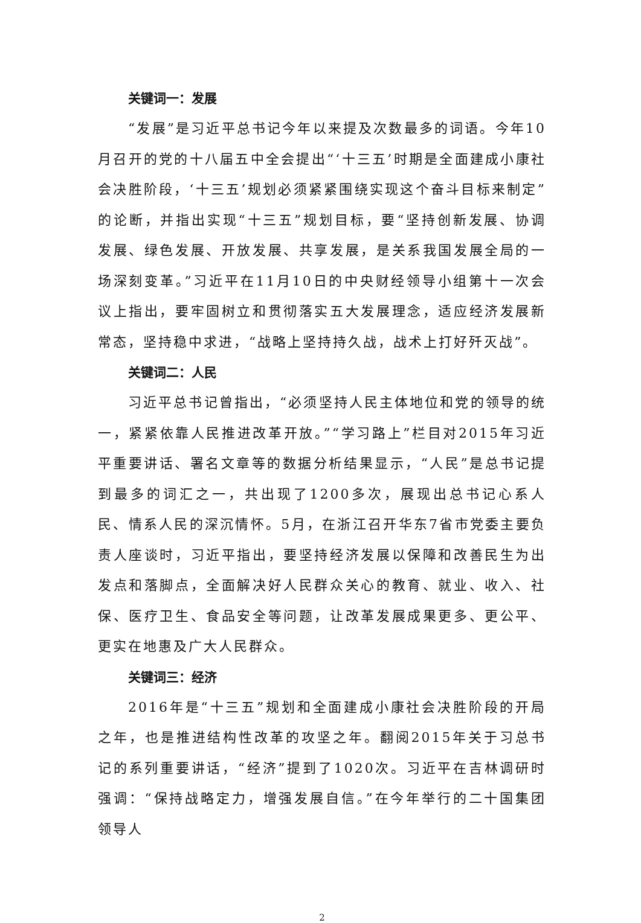关键词一：发展
“发展”是习近平总书记今年以来提及次数最多的词语。今年10月召开的党的十八届五中全会提出“‘十三五’时期是全面建成小康社会决胜阶段，‘十三五’规划必须紧紧围绕实现这个奋斗目标来制定”的论断，并指出实现“十三五”规划目标，要“坚持创新发展、协调发展、绿色发展、开放发展、共享发展，是关系我国发展全局的一场深刻变革。”习近平在11月10日的中央财经领导小组第十一次会议上指出，要牢固树立和贯彻落实五大发展理念，适应经济发展新常态，坚持稳中求进，“战略上坚持持久战，战术上打好歼灭战”。
关键词二：人民
习近平总书记曾指出，“必须坚持人民主体地位和党的领导的统一，紧紧依靠人民推进改革开放。”“学习路上”栏目对2015年习近平重要讲话、署名文章等的数据分析结果显示，“人民”是总书记提到最多的词汇之一，共出现了1200多次，展现出总书记心系人民、情系人民的深沉情怀。5月，在浙江召开华东7省市党委主要负责人座谈时，习近平指出，要坚持经济发展以保障和改善民生为出发点和落脚点，全面解决好人民群众关心的教育、就业、收入、社保、医疗卫生、食品安全等问题，让改革发展成果更多、更公平、更实在地惠及广大人民群众。
关键词三：经济
2016年是“十三五”规划和全面建成小康社会决胜阶段的开局之年，也是推进结构性改革的攻坚之年。翻阅2015年关于习总书记的系列重要讲话，“经济”提到了1020次。习近平在吉林调研时强调：“保持战略定力，增强发展自信。”在今年举行的二十国集团领导人
2